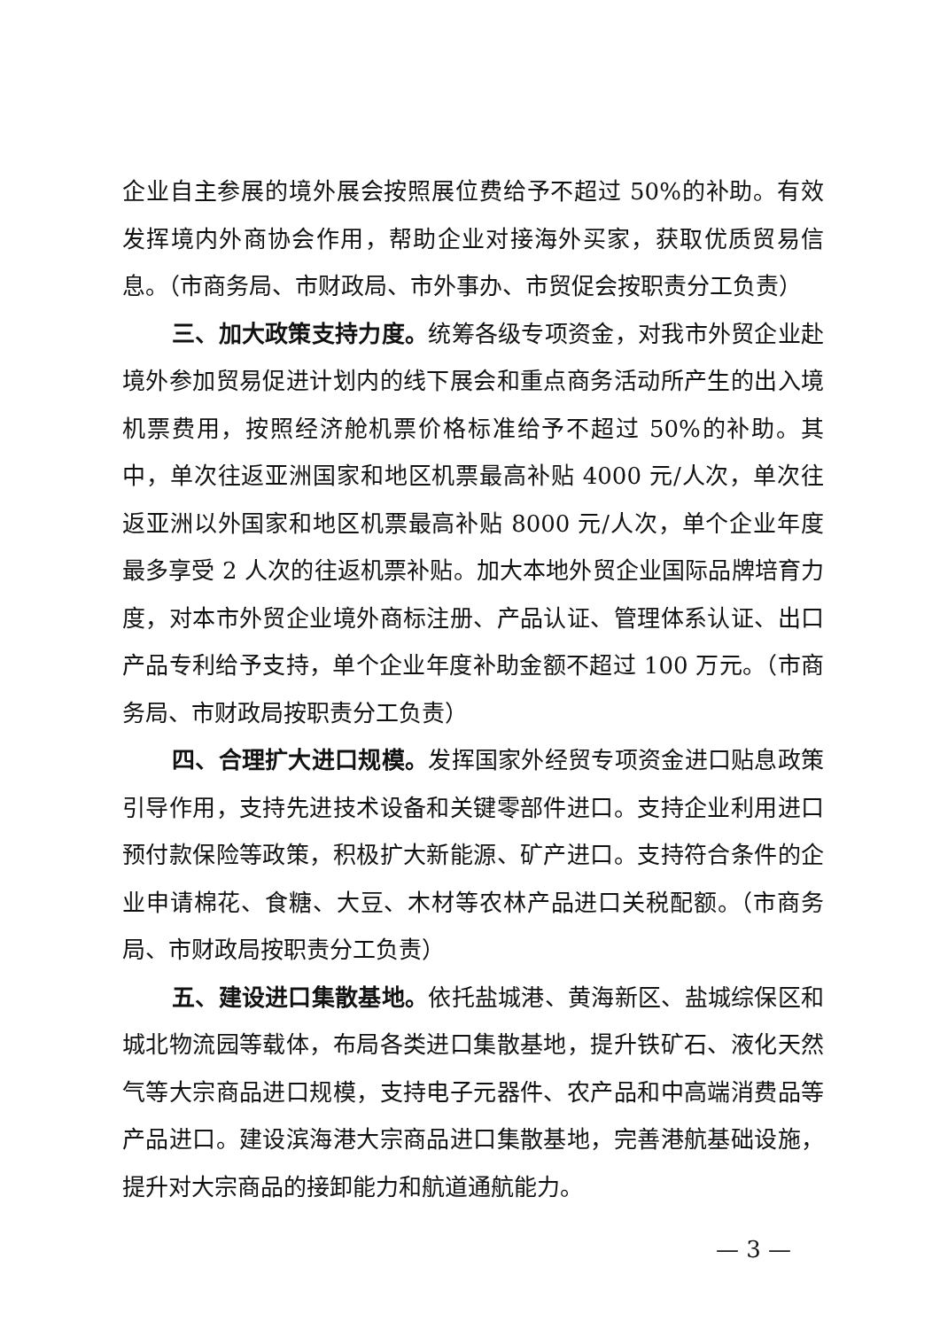企业自主参展的境外展会按照展位费给予不超过 50%的补助。有效发挥境内外商协会作用，帮助企业对接海外买家，获取优质贸易信息。（市商务局、市财政局、市外事办、市贸促会按职责分工负责）
三、加大政策支持力度。统筹各级专项资金，对我市外贸企业赴境外参加贸易促进计划内的线下展会和重点商务活动所产生的出入境机票费用，按照经济舱机票价格标准给予不超过 50%的补助。其中，单次往返亚洲国家和地区机票最高补贴 4000 元/人次，单次往返亚洲以外国家和地区机票最高补贴 8000 元/人次，单个企业年度最多享受 2 人次的往返机票补贴。加大本地外贸企业国际品牌培育力度，对本市外贸企业境外商标注册、产品认证、管理体系认证、出口产品专利给予支持，单个企业年度补助金额不超过 100 万元。（市商务局、市财政局按职责分工负责）
四、合理扩大进口规模。发挥国家外经贸专项资金进口贴息政策引导作用，支持先进技术设备和关键零部件进口。支持企业利用进口预付款保险等政策，积极扩大新能源、矿产进口。支持符合条件的企业申请棉花、食糖、大豆、木材等农林产品进口关税配额。（市商务局、市财政局按职责分工负责）
五、建设进口集散基地。依托盐城港、黄海新区、盐城综保区和城北物流园等载体，布局各类进口集散基地，提升铁矿石、液化天然气等大宗商品进口规模，支持电子元器件、农产品和中高端消费品等产品进口。建设滨海港大宗商品进口集散基地，完善港航基础设施，提升对大宗商品的接卸能力和航道通航能力。
— 3 —